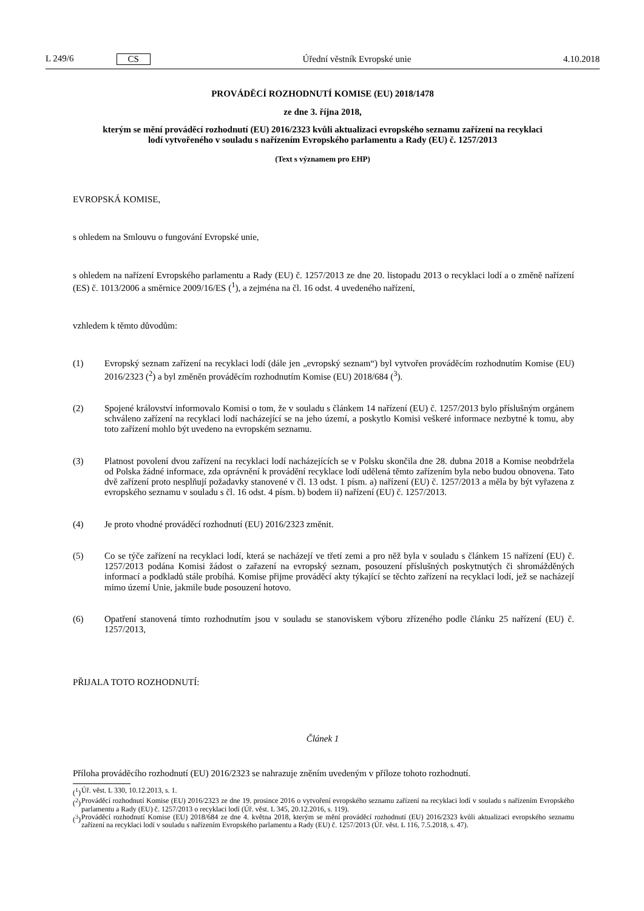L 249/6 CS Úřední věstník Evropské unie 4.10.2018
PROVÁDĚCÍ ROZHODNUTÍ KOMISE (EU) 2018/1478
ze dne 3. října 2018,
kterým se mění prováděcí rozhodnutí (EU) 2016/2323 kvůli aktualizaci evropského seznamu zařízení na recyklaci lodí vytvořeného v souladu s nařízením Evropského parlamentu a Rady (EU) č. 1257/2013
(Text s významem pro EHP)
EVROPSKÁ KOMISE,
s ohledem na Smlouvu o fungování Evropské unie,
s ohledem na nařízení Evropského parlamentu a Rady (EU) č. 1257/2013 ze dne 20. listopadu 2013 o recyklaci lodí a o změně nařízení (ES) č. 1013/2006 a směrnice 2009/16/ES (<sup>1</sup>), a zejména na čl. 16 odst. 4 uvedeného nařízení,
vzhledem k těmto důvodům:
(1) Evropský seznam zařízení na recyklaci lodí (dále jen „evropský seznam“) byl vytvořen prováděcím rozhodnutím Komise (EU) 2016/2323 (<sup>2</sup>) a byl změněn prováděcím rozhodnutím Komise (EU) 2018/684 (<sup>3</sup>).
(2) Spojené království informovalo Komisi o tom, že v souladu s článkem 14 nařízení (EU) č. 1257/2013 bylo příslušným orgánem schváleno zařízení na recyklaci lodí nacházející se na jeho území, a poskytlo Komisi veškeré informace nezbytné k tomu, aby toto zařízení mohlo být uvedeno na evropském seznamu.
(3) Platnost povolení dvou zařízení na recyklaci lodí nacházejících se v Polsku skončila dne 28. dubna 2018 a Komise neobdržela od Polska žádné informace, zda oprávnění k provádění recyklace lodí udělená těmto zařízením byla nebo budou obnovena. Tato dvě zařízení proto nesplňují požadavky stanovené v čl. 13 odst. 1 písm. a) nařízení (EU) č. 1257/2013 a měla by být vyřazena z evropského seznamu v souladu s čl. 16 odst. 4 písm. b) bodem ii) nařízení (EU) č. 1257/2013.
(4) Je proto vhodné prováděcí rozhodnutí (EU) 2016/2323 změnit.
(5) Co se týče zařízení na recyklaci lodí, která se nacházejí ve třetí zemi a pro něž byla v souladu s článkem 15 nařízení (EU) č. 1257/2013 podána Komisi žádost o zařazení na evropský seznam, posouzení příslušných poskytnutých či shromážděných informací a podkladů stále probíhá. Komise přijme prováděcí akty týkající se těchto zařízení na recyklaci lodí, jež se nacházejí mimo území Unie, jakmile bude posouzení hotovo.
(6) Opatření stanovená tímto rozhodnutím jsou v souladu se stanoviskem výboru zřízeného podle článku 25 nařízení (EU) č. 1257/2013,
PŘIJALA TOTO ROZHODNUTÍ:
Článek 1
Příloha prováděcího rozhodnutí (EU) 2016/2323 se nahrazuje zněním uvedeným v příloze tohoto rozhodnutí.
(<sup>1</sup>)
Úř. věst. L 330, 10.12.2013, s. 1.
(<sup>2</sup>)
Prováděcí rozhodnutí Komise (EU) 2016/2323 ze dne 19. prosince 2016 o vytvoření evropského seznamu zařízení na recyklaci lodí v souladu s nařízením Evropského parlamentu a Rady (EU) č. 1257/2013 o recyklaci lodí (Úř. věst. L 345, 20.12.2016, s. 119).
(<sup>3</sup>)
Prováděcí rozhodnutí Komise (EU) 2018/684 ze dne 4. května 2018, kterým se mění prováděcí rozhodnutí (EU) 2016/2323 kvůli aktualizaci evropského seznamu zařízení na recyklaci lodí v souladu s nařízením Evropského parlamentu a Rady (EU) č. 1257/2013 (Úř. věst. L 116, 7.5.2018, s. 47).